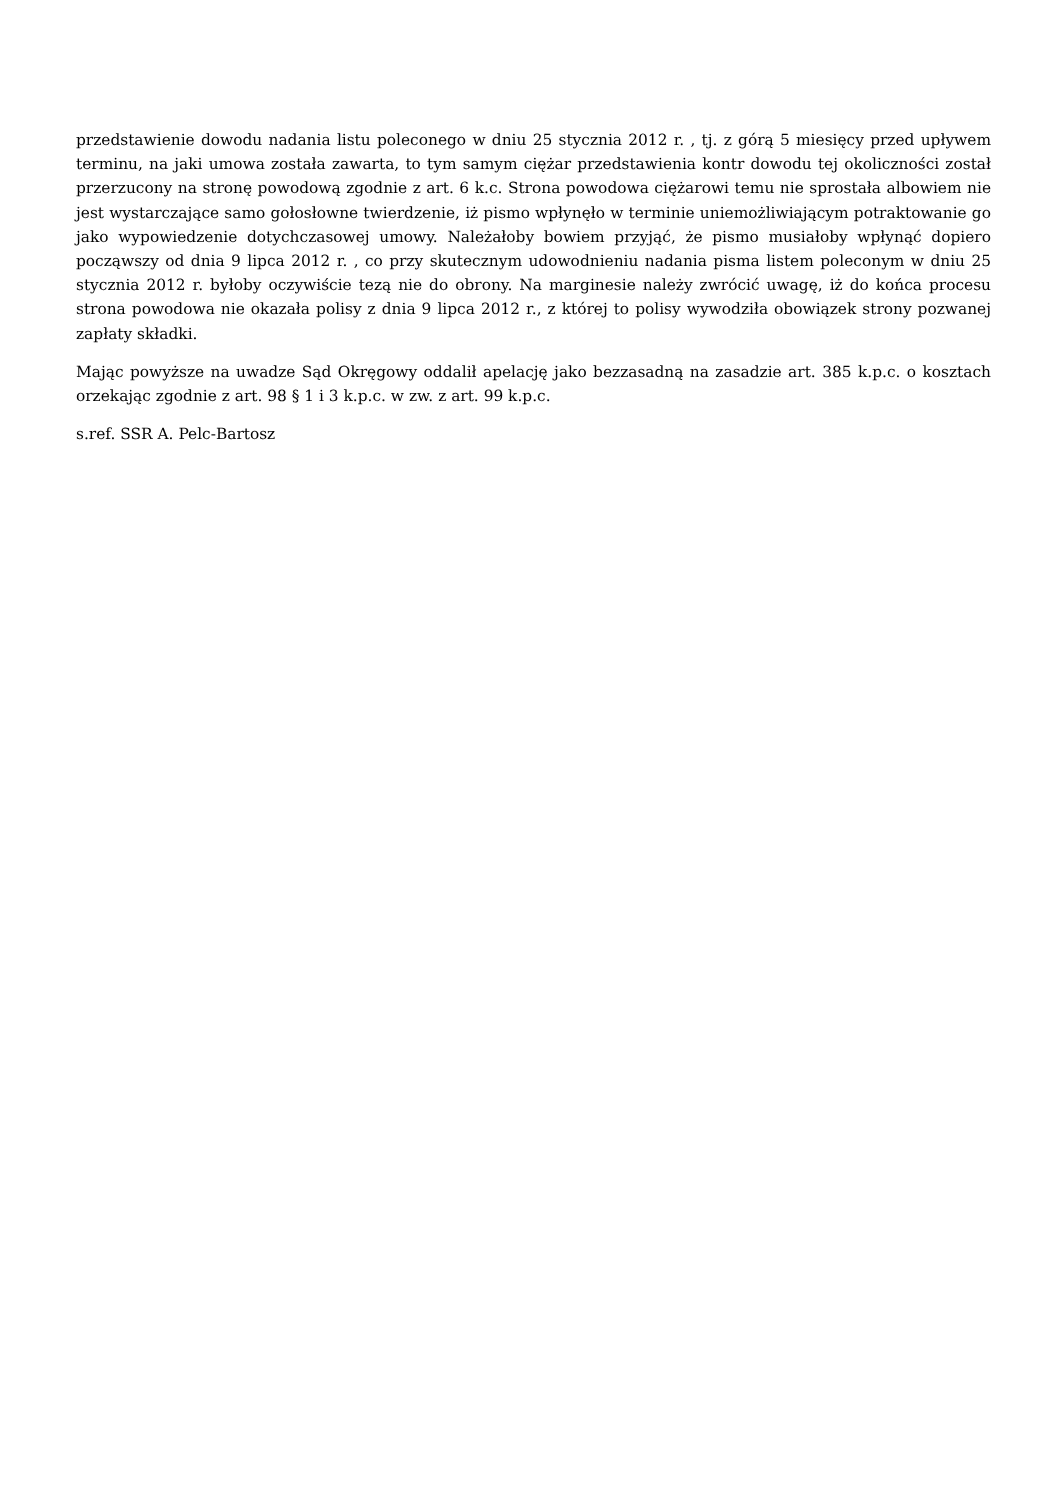przedstawienie dowodu nadania listu poleconego w dniu 25 stycznia 2012 r. , tj. z górą 5 miesięcy przed upływem terminu, na jaki umowa została zawarta, to tym samym ciężar przedstawienia kontr dowodu tej okoliczności został przerzucony na stronę powodową zgodnie z art. 6 k.c. Strona powodowa ciężarowi temu nie sprostała albowiem nie jest wystarczające samo gołosłowne twierdzenie, iż pismo wpłynęło w terminie uniemożliwiającym potraktowanie go jako wypowiedzenie dotychczasowej umowy. Należałoby bowiem przyjąć, że pismo musiałoby wpłynąć dopiero począwszy od dnia 9 lipca 2012 r. , co przy skutecznym udowodnieniu nadania pisma listem poleconym w dniu 25 stycznia 2012 r. byłoby oczywiście tezą nie do obrony. Na marginesie należy zwrócić uwagę, iż do końca procesu strona powodowa nie okazała polisy z dnia 9 lipca 2012 r., z której to polisy wywodziła obowiązek strony pozwanej zapłaty składki.
Mając powyższe na uwadze Sąd Okręgowy oddalił apelację jako bezzasadną na zasadzie art. 385 k.p.c. o kosztach orzekając zgodnie z art. 98 § 1 i 3 k.p.c. w zw. z art. 99 k.p.c.
s.ref. SSR A. Pelc-Bartosz